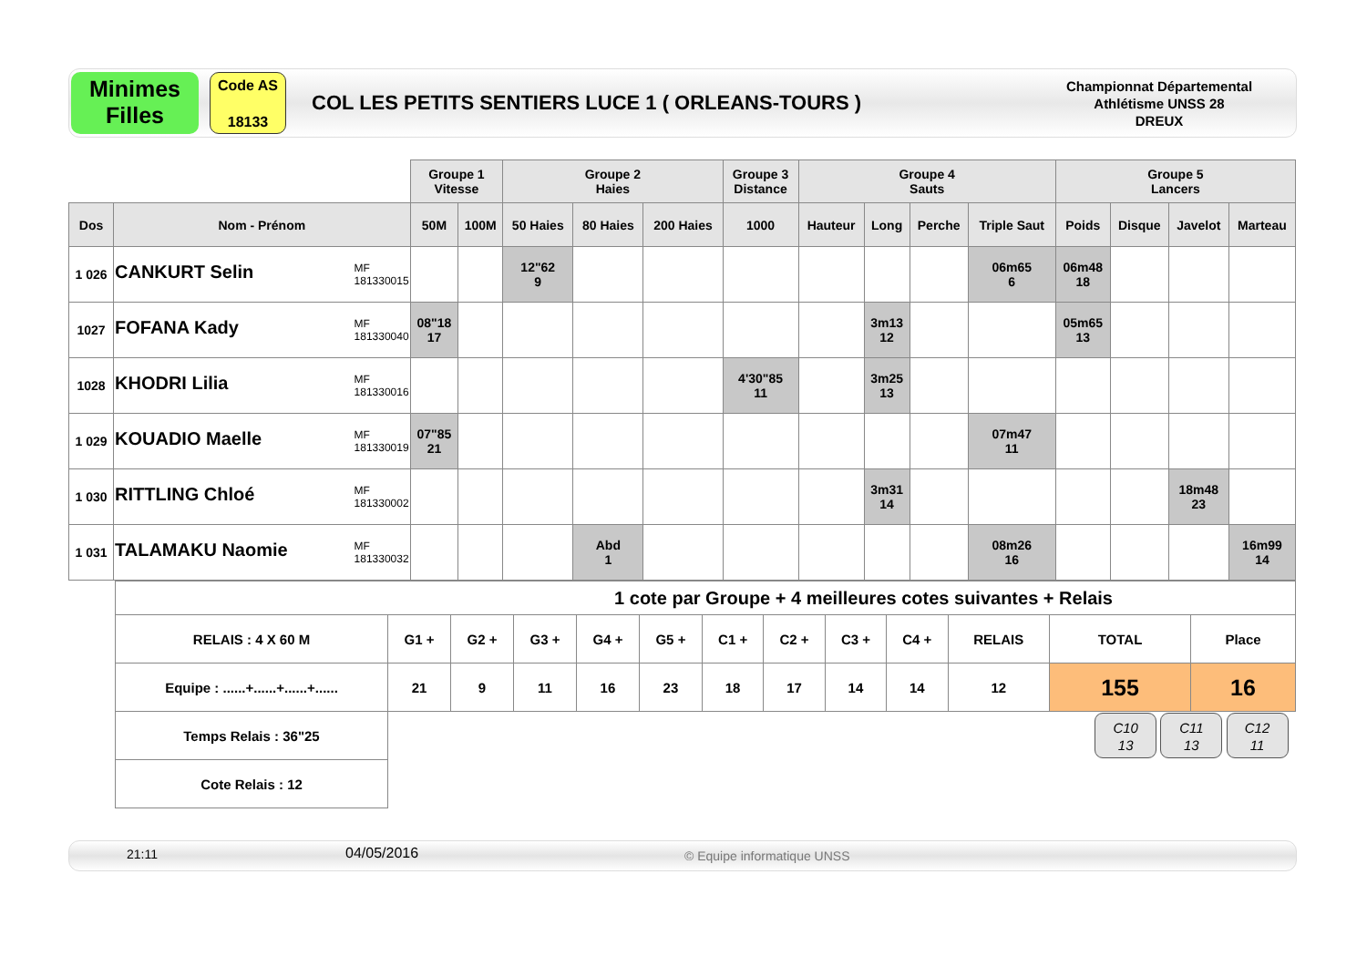Minimes
Filles
Code AS
18133
COL LES PETITS SENTIERS LUCE 1 ( ORLEANS-TOURS )
Championnat Départemental
Athlétisme UNSS 28
DREUX
| | | Groupe 1 Vitesse | | Groupe 2 Haies | | | Groupe 3 Distance | Groupe 4 Sauts | | | | Groupe 5 Lancers | | | |
| Dos | Nom - Prénom | 50M | 100M | 50 Haies | 80 Haies | 200 Haies | 1000 | Hauteur | Long | Perche | Triple Saut | Poids | Disque | Javelot | Marteau |
| 1 026 | CANKURT Selin MF 181330015 | | | 12"62 9 | | | | | | | 06m65 6 | 06m48 18 | | | |
| 1027 | FOFANA Kady MF 181330040 | 08"18 17 | | | | | | | 3m13 12 | | | 05m65 13 | | | |
| 1028 | KHODRI Lilia MF 181330016 | | | | | | 4'30"85 11 | | 3m25 13 | | | | | | |
| 1 029 | KOUADIO Maelle MF 181330019 | 07"85 21 | | | | | | | | | 07m47 11 | | | | |
| 1 030 | RITTLING Chloé MF 181330002 | | | | | | | | 3m31 14 | | | | | 18m48 23 | |
| 1 031 | TALAMAKU Naomie MF 181330032 | | | | Abd 1 | | | | | | 08m26 16 | | | | 16m99 14 |
| 1 cote par Groupe + 4 meilleures cotes suivantes + Relais | | | | | | | | | | | | |
| RELAIS : 4 X 60 M | G1 + | G2 + | G3 + | G4 + | G5 + | C1 + | C2 + | C3 + | C4 + | RELAIS | TOTAL | Place |
| Equipe : ......+......+......+...... | 21 | 9 | 11 | 16 | 23 | 18 | 17 | 14 | 14 | 12 | 155 | 16 |
| Temps Relais : 36"25 | C10 13 C11 13 C12 11 | | | | | | | | | | | |
| Cote Relais : 12 | | | | | | | | | | | | |
21:11 04/05/2016 © Equipe informatique UNSS